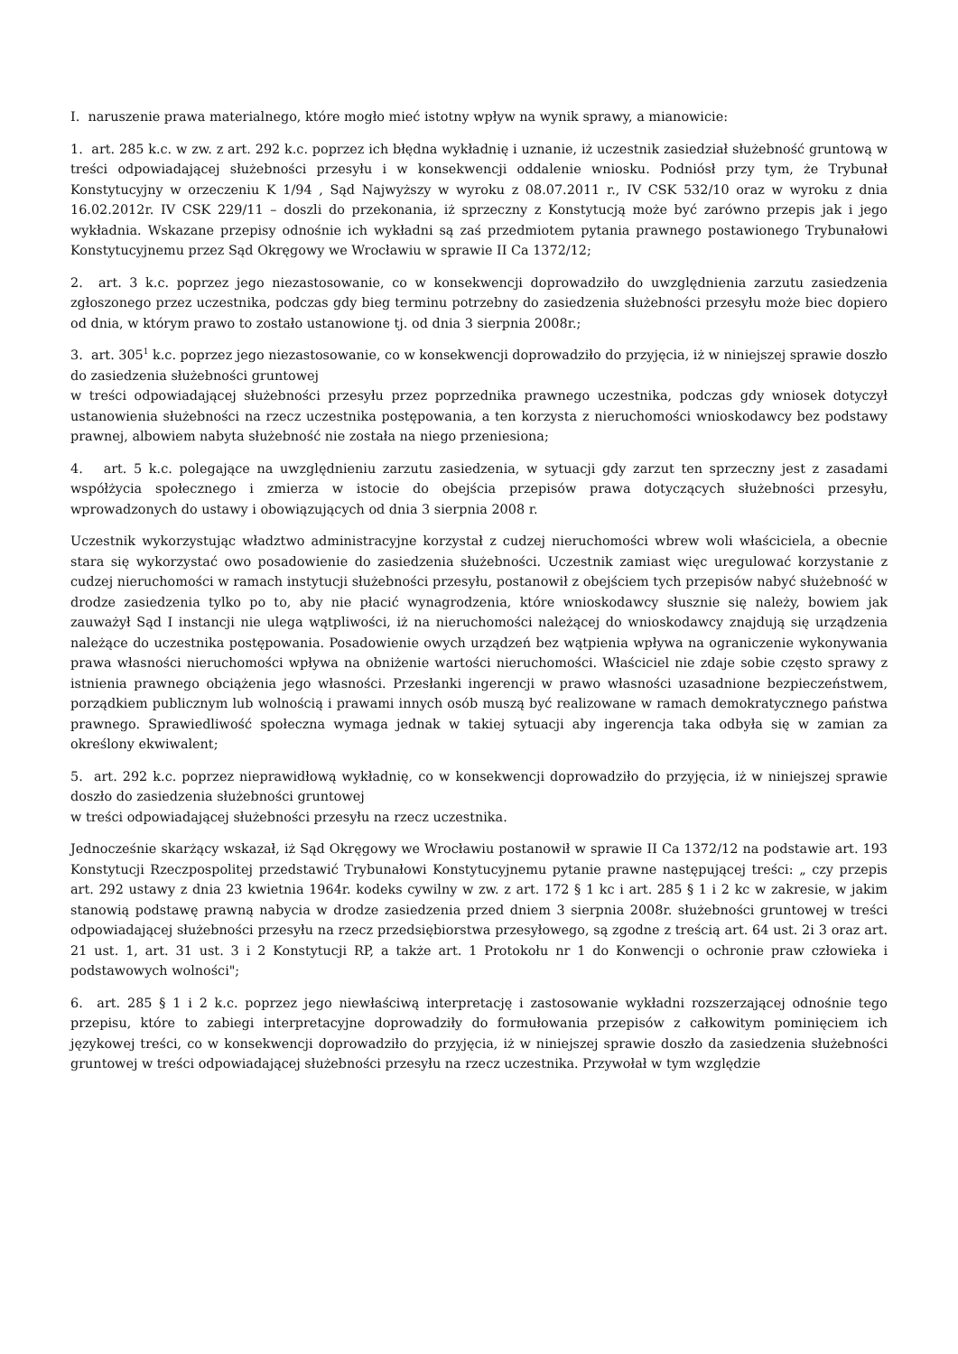I. naruszenie prawa materialnego, które mogło mieć istotny wpływ na wynik sprawy, a mianowicie:
1. art. 285 k.c. w zw. z art. 292 k.c. poprzez ich błędna wykładnię i uznanie, iż uczestnik zasiedział służebność gruntową w treści odpowiadającej służebności przesyłu i w konsekwencji oddalenie wniosku. Podniósł przy tym, że Trybunał Konstytucyjny w orzeczeniu K 1/94 , Sąd Najwyższy w wyroku z 08.07.2011 r., IV CSK 532/10 oraz w wyroku z dnia 16.02.2012r. IV CSK 229/11 – doszli do przekonania, iż sprzeczny z Konstytucją może być zarówno przepis jak i jego wykładnia. Wskazane przepisy odnośnie ich wykładni są zaś przedmiotem pytania prawnego postawionego Trybunałowi Konstytucyjnemu przez Sąd Okręgowy we Wrocławiu w sprawie II Ca 1372/12;
2. art. 3 k.c. poprzez jego niezastosowanie, co w konsekwencji doprowadziło do uwzględnienia zarzutu zasiedzenia zgłoszonego przez uczestnika, podczas gdy bieg terminu potrzebny do zasiedzenia służebności przesyłu może biec dopiero od dnia, w którym prawo to zostało ustanowione tj. od dnia 3 sierpnia 2008r.;
3. art. 305<sup>1</sup> k.c. poprzez jego niezastosowanie, co w konsekwencji doprowadziło do przyjęcia, iż w niniejszej sprawie doszło do zasiedzenia służebności gruntowej
w treści odpowiadającej służebności przesyłu przez poprzednika prawnego uczestnika, podczas gdy wniosek dotyczył ustanowienia służebności na rzecz uczestnika postępowania, a ten korzysta z nieruchomości wnioskodawcy bez podstawy prawnej, albowiem nabyta służebność nie została na niego przeniesiona;
4. art. 5 k.c. polegające na uwzględnieniu zarzutu zasiedzenia, w sytuacji gdy zarzut ten sprzeczny jest z zasadami współżycia społecznego i zmierza w istocie do obejścia przepisów prawa dotyczących służebności przesyłu, wprowadzonych do ustawy i obowiązujących od dnia 3 sierpnia 2008 r.
Uczestnik wykorzystując władztwo administracyjne korzystał z cudzej nieruchomości wbrew woli właściciela, a obecnie stara się wykorzystać owo posadowienie do zasiedzenia służebności. Uczestnik zamiast więc uregulować korzystanie z cudzej nieruchomości w ramach instytucji służebności przesyłu, postanowił z obejściem tych przepisów nabyć służebność w drodze zasiedzenia tylko po to, aby nie płacić wynagrodzenia, które wnioskodawcy słusznie się należy, bowiem jak zauważył Sąd I instancji nie ulega wątpliwości, iż na nieruchomości należącej do wnioskodawcy znajdują się urządzenia należące do uczestnika postępowania. Posadowienie owych urządzeń bez wątpienia wpływa na ograniczenie wykonywania prawa własności nieruchomości wpływa na obniżenie wartości nieruchomości. Właściciel nie zdaje sobie często sprawy z istnienia prawnego obciążenia jego własności. Przesłanki ingerencji w prawo własności uzasadnione bezpieczeństwem, porządkiem publicznym lub wolnością i prawami innych osób muszą być realizowane w ramach demokratycznego państwa prawnego. Sprawiedliwość społeczna wymaga jednak w takiej sytuacji aby ingerencja taka odbyła się w zamian za określony ekwiwalent;
5. art. 292 k.c. poprzez nieprawidłową wykładnię, co w konsekwencji doprowadziło do przyjęcia, iż w niniejszej sprawie doszło do zasiedzenia służebności gruntowej
w treści odpowiadającej służebności przesyłu na rzecz uczestnika.
Jednocześnie skarżący wskazał, iż Sąd Okręgowy we Wrocławiu postanowił w sprawie II Ca 1372/12 na podstawie art. 193 Konstytucji Rzeczpospolitej przedstawić Trybunałowi Konstytucyjnemu pytanie prawne następującej treści: „ czy przepis art. 292 ustawy z dnia 23 kwietnia 1964r. kodeks cywilny w zw. z art. 172 § 1 kc i art. 285 § 1 i 2 kc w zakresie, w jakim stanowią podstawę prawną nabycia w drodze zasiedzenia przed dniem 3 sierpnia 2008r. służebności gruntowej w treści odpowiadającej służebności przesyłu na rzecz przedsiębiorstwa przesyłowego, są zgodne z treścią art. 64 ust. 2i 3 oraz art. 21 ust. 1, art. 31 ust. 3 i 2 Konstytucji RP, a także art. 1 Protokołu nr 1 do Konwencji o ochronie praw człowieka i podstawowych wolności";
6. art. 285 § 1 i 2 k.c. poprzez jego niewłaściwą interpretację i zastosowanie wykładni rozszerzającej odnośnie tego przepisu, które to zabiegi interpretacyjne doprowadziły do formułowania przepisów z całkowitym pominięciem ich językowej treści, co w konsekwencji doprowadziło do przyjęcia, iż w niniejszej sprawie doszło da zasiedzenia służebności gruntowej w treści odpowiadającej służebności przesyłu na rzecz uczestnika. Przywołał w tym względzie